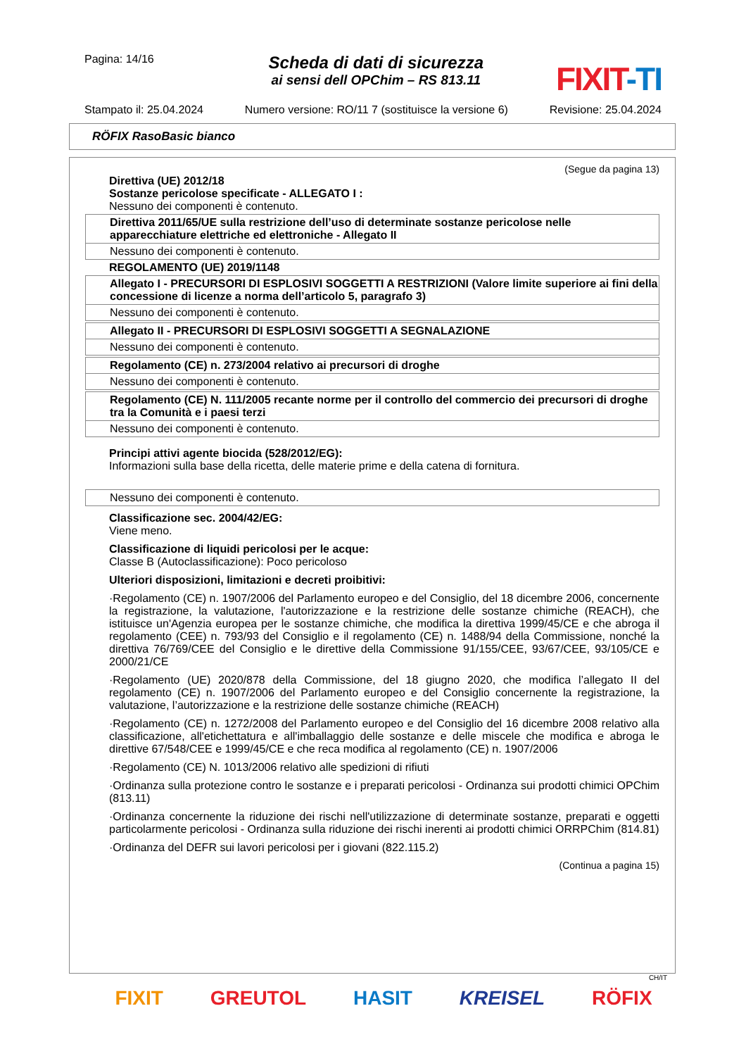Pagina: 14/16
Scheda di dati di sicurezza
ai sensi dell OPChim – RS 813.11
FIXIT-TI
Stampato il: 25.04.2024 Numero versione: RO/11 7 (sostituisce la versione 6) Revisione: 25.04.2024
RÖFIX RasoBasic bianco
(Segue da pagina 13)
Direttiva (UE) 2012/18
Sostanze pericolose specificate - ALLEGATO I :
Nessuno dei componenti è contenuto.
Direttiva 2011/65/UE sulla restrizione dell’uso di determinate sostanze pericolose nelle apparecchiature elettriche ed elettroniche - Allegato II
Nessuno dei componenti è contenuto.
REGOLAMENTO (UE) 2019/1148
Allegato I - PRECURSORI DI ESPLOSIVI SOGGETTI A RESTRIZIONI (Valore limite superiore ai fini della concessione di licenze a norma dell’articolo 5, paragrafo 3)
Nessuno dei componenti è contenuto.
Allegato II - PRECURSORI DI ESPLOSIVI SOGGETTI A SEGNALAZIONE
Nessuno dei componenti è contenuto.
Regolamento (CE) n. 273/2004 relativo ai precursori di droghe
Nessuno dei componenti è contenuto.
Regolamento (CE) N. 111/2005 recante norme per il controllo del commercio dei precursori di droghe tra la Comunità e i paesi terzi
Nessuno dei componenti è contenuto.
Principi attivi agente biocida (528/2012/EG):
Informazioni sulla base della ricetta, delle materie prime e della catena di fornitura.
Nessuno dei componenti è contenuto.
Classificazione sec. 2004/42/EG:
Viene meno.
Classificazione di liquidi pericolosi per le acque:
Classe B (Autoclassificazione): Poco pericoloso
Ulteriori disposizioni, limitazioni e decreti proibitivi:
·Regolamento (CE) n. 1907/2006 del Parlamento europeo e del Consiglio, del 18 dicembre 2006, concernente la registrazione, la valutazione, l'autorizzazione e la restrizione delle sostanze chimiche (REACH), che istituisce un'Agenzia europea per le sostanze chimiche, che modifica la direttiva 1999/45/CE e che abroga il regolamento (CEE) n. 793/93 del Consiglio e il regolamento (CE) n. 1488/94 della Commissione, nonché la direttiva 76/769/CEE del Consiglio e le direttive della Commissione 91/155/CEE, 93/67/CEE, 93/105/CE e 2000/21/CE
·Regolamento (UE) 2020/878 della Commissione, del 18 giugno 2020, che modifica l’allegato II del regolamento (CE) n. 1907/2006 del Parlamento europeo e del Consiglio concernente la registrazione, la valutazione, l’autorizzazione e la restrizione delle sostanze chimiche (REACH)
·Regolamento (CE) n. 1272/2008 del Parlamento europeo e del Consiglio del 16 dicembre 2008 relativo alla classificazione, all'etichettatura e all'imballaggio delle sostanze e delle miscele che modifica e abroga le direttive 67/548/CEE e 1999/45/CE e che reca modifica al regolamento (CE) n. 1907/2006
·Regolamento (CE) N. 1013/2006 relativo alle spedizioni di rifiuti
·Ordinanza sulla protezione contro le sostanze e i preparati pericolosi - Ordinanza sui prodotti chimici OPChim (813.11)
·Ordinanza concernente la riduzione dei rischi nell'utilizzazione di determinate sostanze, preparati e oggetti particolarmente pericolosi - Ordinanza sulla riduzione dei rischi inerenti ai prodotti chimici ORRPChim (814.81)
·Ordinanza del DEFR sui lavori pericolosi per i giovani (822.115.2)
(Continua a pagina 15)
CH/IT
FIXIT GREUTOL HASIT KREISEL RÖFIX